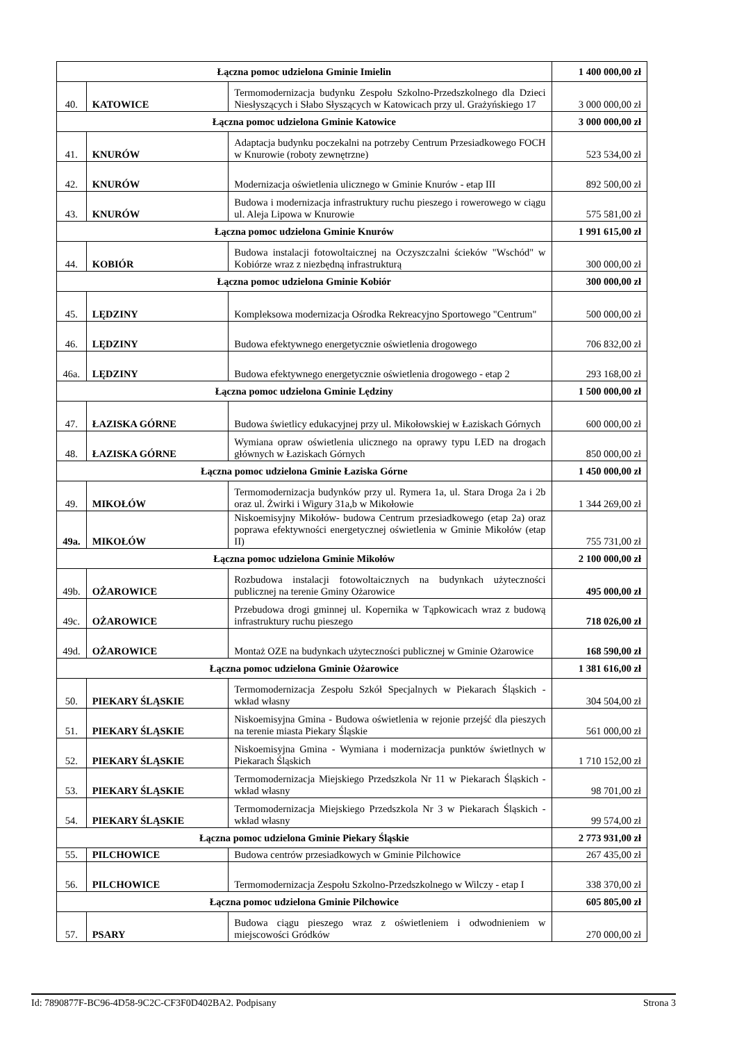| Łączna pomoc udzielona Gminie Imielin | | | 1 400 000,00 zł |
| 40. | KATOWICE | Termomodernizacja budynku Zespołu Szkolno-Przedszkolnego dla Dzieci Niesłyszących i Słabo Słyszących w Katowicach przy ul. Grażyńskiego 17 | 3 000 000,00 zł |
| Łączna pomoc udzielona Gminie Katowice | | | 3 000 000,00 zł |
| 41. | KNURÓW | Adaptacja budynku poczekalni na potrzeby Centrum Przesiadkowego FOCH w Knurowie (roboty zewnętrzne) | 523 534,00 zł |
| 42. | KNURÓW | Modernizacja oświetlenia ulicznego w Gminie Knurów - etap III | 892 500,00 zł |
| 43. | KNURÓW | Budowa i modernizacja infrastruktury ruchu pieszego i rowerowego w ciągu ul. Aleja Lipowa w Knurowie | 575 581,00 zł |
| Łączna pomoc udzielona Gminie Knurów | | | 1 991 615,00 zł |
| 44. | KOBIÓR | Budowa instalacji fotowoltaicznej na Oczyszczalni ścieków "Wschód" w Kobiórze wraz z niezbędną infrastrukturą | 300 000,00 zł |
| Łączna pomoc udzielona Gminie Kobiór | | | 300 000,00 zł |
| 45. | LĘDZINY | Kompleksowa modernizacja Ośrodka Rekreacyjno Sportowego "Centrum" | 500 000,00 zł |
| 46. | LĘDZINY | Budowa efektywnego energetycznie oświetlenia drogowego | 706 832,00 zł |
| 46a. | LĘDZINY | Budowa efektywnego energetycznie oświetlenia drogowego - etap 2 | 293 168,00 zł |
| Łączna pomoc udzielona Gminie Lędziny | | | 1 500 000,00 zł |
| 47. | ŁAZISKA GÓRNE | Budowa świetlicy edukacyjnej przy ul. Mikołowskiej w Łaziskach Górnych | 600 000,00 zł |
| 48. | ŁAZISKA GÓRNE | Wymiana opraw oświetlenia ulicznego na oprawy typu LED na drogach głównych w Łaziskach Górnych | 850 000,00 zł |
| Łączna pomoc udzielona Gminie Łaziska Górne | | | 1 450 000,00 zł |
| 49. | MIKOŁÓW | Termomodernizacja budynków przy ul. Rymera 1a, ul. Stara Droga 2a i 2b oraz ul. Żwirki i Wigury 31a,b w Mikołowie | 1 344 269,00 zł |
| 49a. | MIKOŁÓW | Niskoemisyjny Mikołów- budowa Centrum przesiadkowego (etap 2a) oraz poprawa efektywności energetycznej oświetlenia w Gminie Mikołów (etap II) | 755 731,00 zł |
| Łączna pomoc udzielona Gminie Mikołów | | | 2 100 000,00 zł |
| 49b. | OŻAROWICE | Rozbudowa instalacji fotowoltaicznych na budynkach użyteczności publicznej na terenie Gminy Ożarowice | 495 000,00 zł |
| 49c. | OŻAROWICE | Przebudowa drogi gminnej ul. Kopernika w Tąpkowicach wraz z budową infrastruktury ruchu pieszego | 718 026,00 zł |
| 49d. | OŻAROWICE | Montaż OZE na budynkach użyteczności publicznej w Gminie Ożarowice | 168 590,00 zł |
| Łączna pomoc udzielona Gminie Ożarowice | | | 1 381 616,00 zł |
| 50. | PIEKARY ŚLĄSKIE | Termomodernizacja Zespołu Szkół Specjalnych w Piekarach Śląskich - wkład własny | 304 504,00 zł |
| 51. | PIEKARY ŚLĄSKIE | Niskoemisyjna Gmina - Budowa oświetlenia w rejonie przejść dla pieszych na terenie miasta Piekary Śląskie | 561 000,00 zł |
| 52. | PIEKARY ŚLĄSKIE | Niskoemisyjna Gmina - Wymiana i modernizacja punktów świetlnych w Piekarach Śląskich | 1 710 152,00 zł |
| 53. | PIEKARY ŚLĄSKIE | Termomodernizacja Miejskiego Przedszkola Nr 11 w Piekarach Śląskich - wkład własny | 98 701,00 zł |
| 54. | PIEKARY ŚLĄSKIE | Termomodernizacja Miejskiego Przedszkola Nr 3 w Piekarach Śląskich - wkład własny | 99 574,00 zł |
| Łączna pomoc udzielona Gminie Piekary Śląskie | | | 2 773 931,00 zł |
| 55. | PILCHOWICE | Budowa centrów przesiadkowych w Gminie Pilchowice | 267 435,00 zł |
| 56. | PILCHOWICE | Termomodernizacja Zespołu Szkolno-Przedszkolnego w Wilczy - etap I | 338 370,00 zł |
| Łączna pomoc udzielona Gminie Pilchowice | | | 605 805,00 zł |
| 57. | PSARY | Budowa ciągu pieszego wraz z oświetleniem i odwodnieniem w miejscowości Gródków | 270 000,00 zł |
Id: 7890877F-BC96-4D58-9C2C-CF3F0D402BA2. Podpisany Strona 3